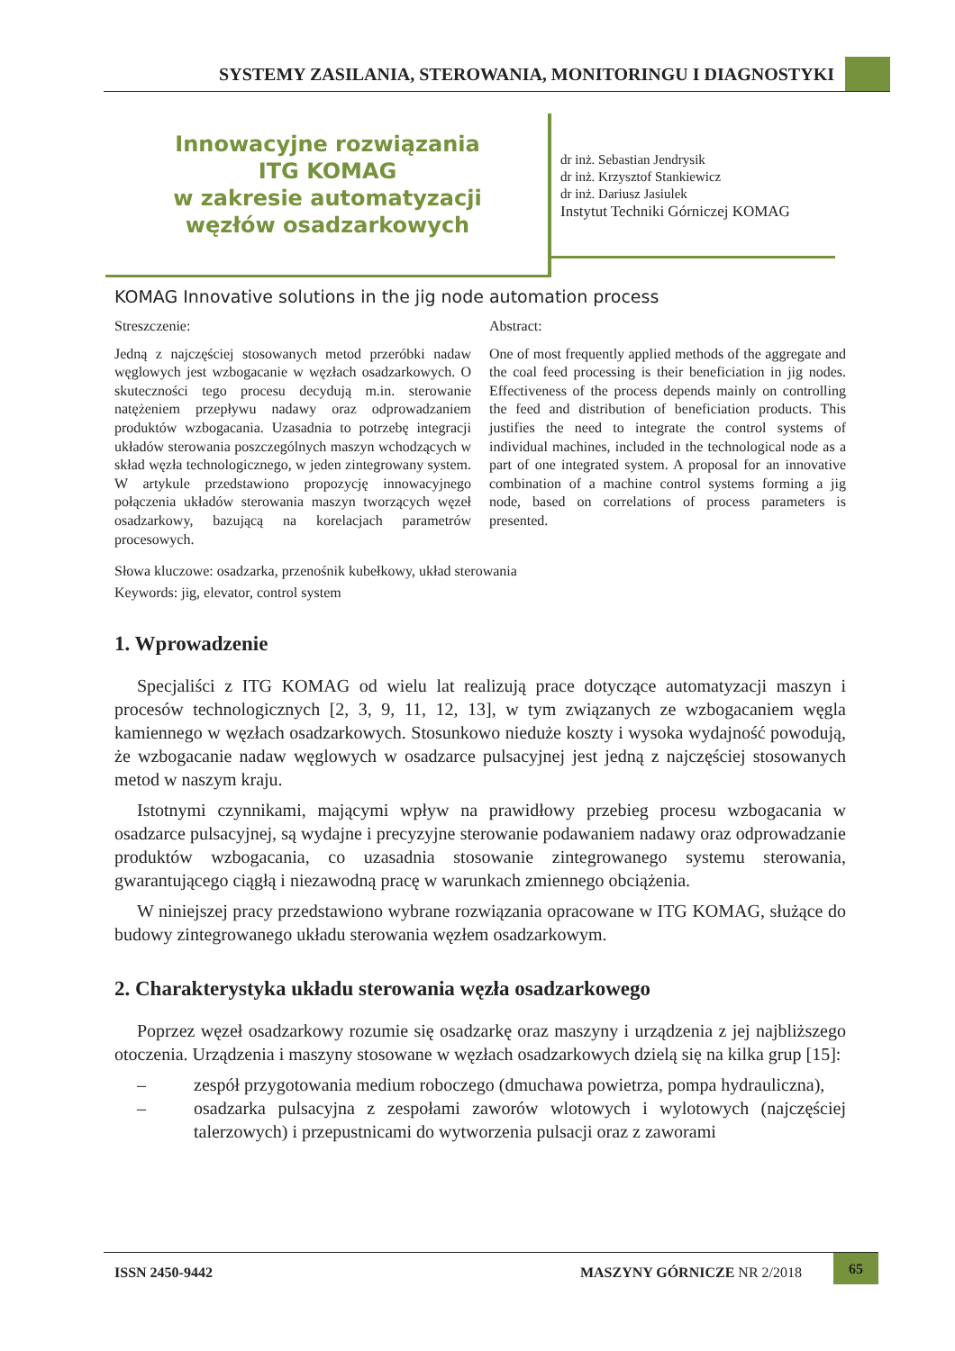SYSTEMY ZASILANIA, STEROWANIA, MONITORINGU I DIAGNOSTYKI
Innowacyjne rozwiązania
ITG KOMAG
w zakresie automatyzacji
węzłów osadzarkowych
dr inż. Sebastian Jendrysik
dr inż. Krzysztof Stankiewicz
dr inż. Dariusz Jasiulek
Instytut Techniki Górniczej KOMAG
KOMAG Innovative solutions in the jig node automation process
Streszczenie:
Jedną z najczęściej stosowanych metod przeróbki nadaw węglowych jest wzbogacanie w węzłach osadzarkowych. O skuteczności tego procesu decydują m.in. sterowanie natężeniem przepływu nadawy oraz odprowadzaniem produktów wzbogacania. Uzasadnia to potrzebę integracji układów sterowania poszczególnych maszyn wchodzących w skład węzła technologicznego, w jeden zintegrowany system. W artykule przedstawiono propozycję innowacyjnego połączenia układów sterowania maszyn tworzących węzeł osadzarkowy, bazującą na korelacjach parametrów procesowych.
Abstract:
One of most frequently applied methods of the aggregate and the coal feed processing is their beneficiation in jig nodes. Effectiveness of the process depends mainly on controlling the feed and distribution of beneficiation products. This justifies the need to integrate the control systems of individual machines, included in the technological node as a part of one integrated system. A proposal for an innovative combination of a machine control systems forming a jig node, based on correlations of process parameters is presented.
Słowa kluczowe: osadzarka, przenośnik kubełkowy, układ sterowania
Keywords: jig, elevator, control system
1. Wprowadzenie
Specjaliści z ITG KOMAG od wielu lat realizują prace dotyczące automatyzacji maszyn i procesów technologicznych [2, 3, 9, 11, 12, 13], w tym związanych ze wzbogacaniem węgla kamiennego w węzłach osadzarkowych. Stosunkowo nieduże koszty i wysoka wydajność powodują, że wzbogacanie nadaw węglowych w osadzarce pulsacyjnej jest jedną z najczęściej stosowanych metod w naszym kraju.
Istotnymi czynnikami, mającymi wpływ na prawidłowy przebieg procesu wzbogacania w osadzarce pulsacyjnej, są wydajne i precyzyjne sterowanie podawaniem nadawy oraz odprowadzanie produktów wzbogacania, co uzasadnia stosowanie zintegrowanego systemu sterowania, gwarantującego ciągłą i niezawodną pracę w warunkach zmiennego obciążenia.
W niniejszej pracy przedstawiono wybrane rozwiązania opracowane w ITG KOMAG, służące do budowy zintegrowanego układu sterowania węzłem osadzarkowym.
2. Charakterystyka układu sterowania węzła osadzarkowego
Poprzez węzeł osadzarkowy rozumie się osadzarkę oraz maszyny i urządzenia z jej najbliższego otoczenia. Urządzenia i maszyny stosowane w węzłach osadzarkowych dzielą się na kilka grup [15]:
– zespół przygotowania medium roboczego (dmuchawa powietrza, pompa hydrauliczna),
– osadzarka pulsacyjna z zespołami zaworów wlotowych i wylotowych (najczęściej talerzowych) i przepustnicami do wytworzenia pulsacji oraz z zaworami
ISSN 2450-9442 MASZYNY GÓRNICZE NR 2/2018
65